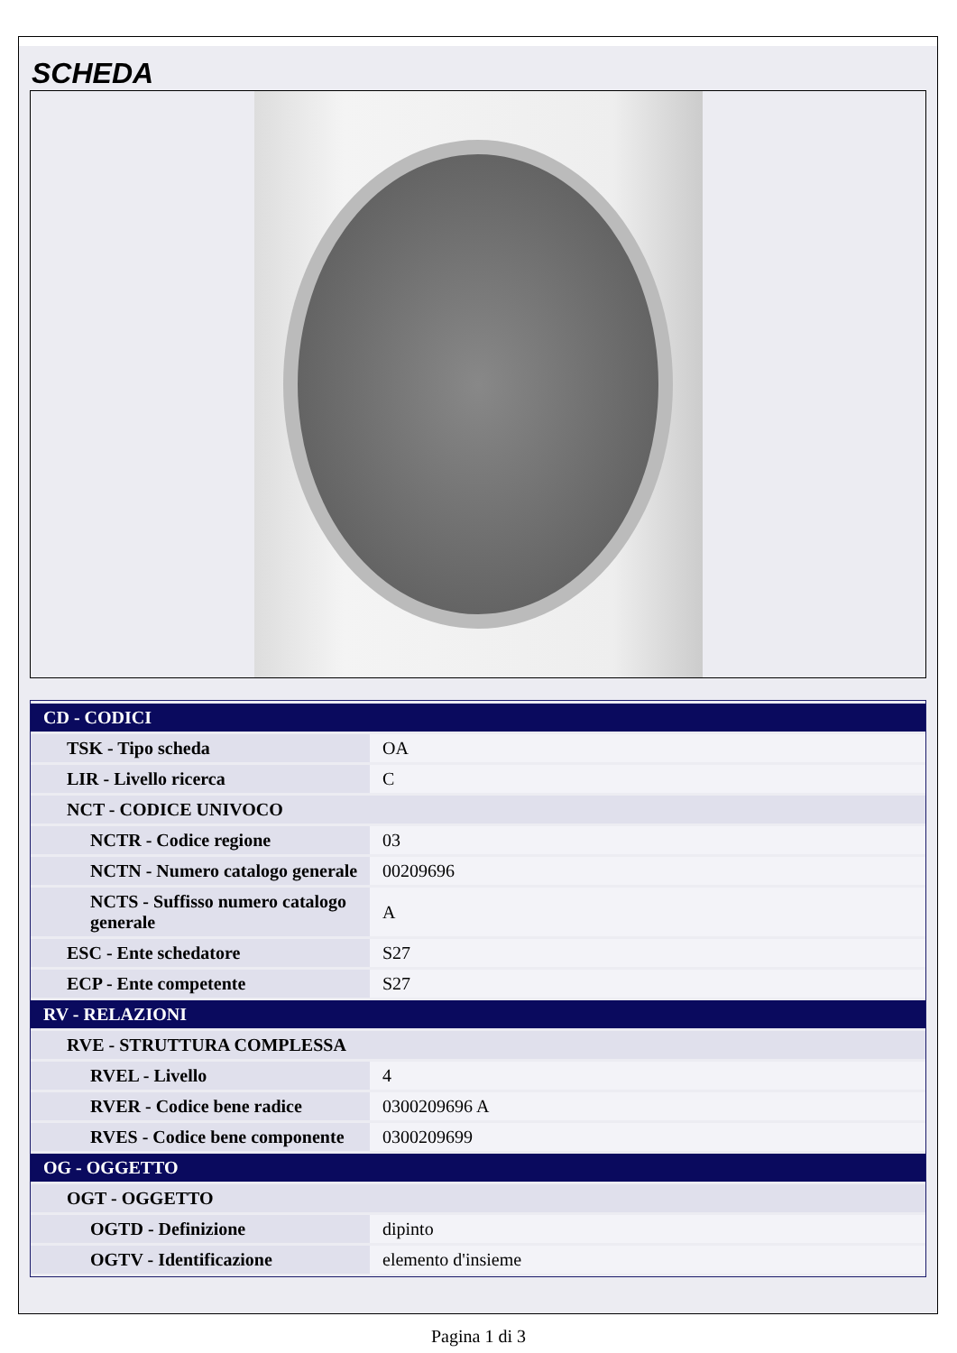SCHEDA
| CD - CODICI | |
| --- | --- |
| TSK - Tipo scheda | OA |
| LIR - Livello ricerca | C |
| NCT - CODICE UNIVOCO | |
| NCTR - Codice regione | 03 |
| NCTN - Numero catalogo generale | 00209696 |
| NCTS - Suffisso numero catalogo generale | A |
| ESC - Ente schedatore | S27 |
| ECP - Ente competente | S27 |
| RV - RELAZIONI | |
| RVE - STRUTTURA COMPLESSA | |
| RVEL - Livello | 4 |
| RVER - Codice bene radice | 0300209696 A |
| RVES - Codice bene componente | 0300209699 |
| OG - OGGETTO | |
| OGT - OGGETTO | |
| OGTD - Definizione | dipinto |
| OGTV - Identificazione | elemento d'insieme |
Pagina 1 di 3